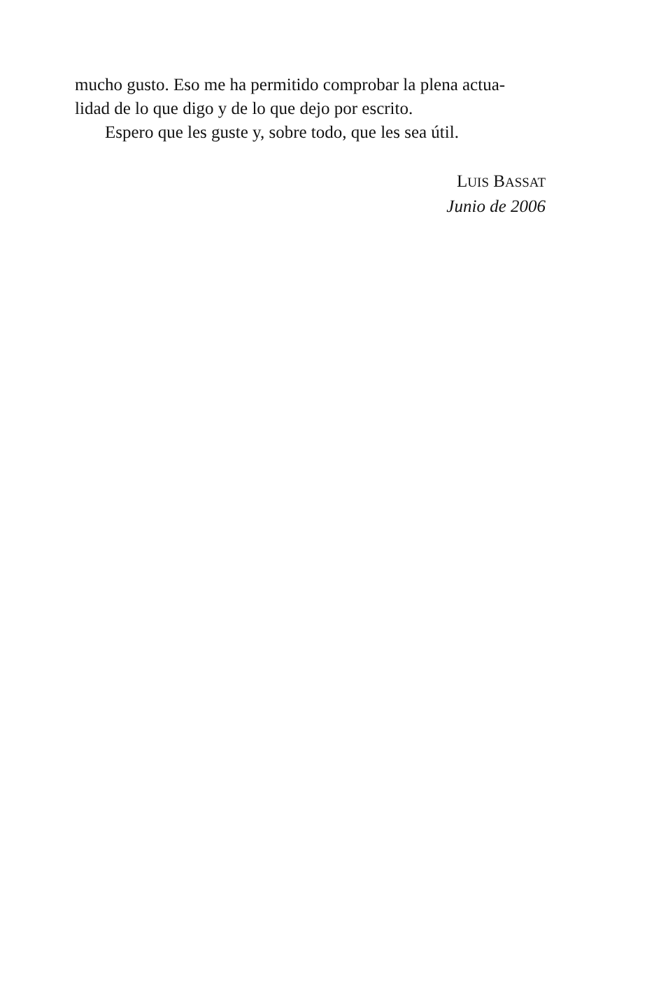mucho gusto. Eso me ha permitido comprobar la plena actua-
lidad de lo que digo y de lo que dejo por escrito.
Espero que les guste y, sobre todo, que les sea útil.
LUIS BASSAT
Junio de 2006